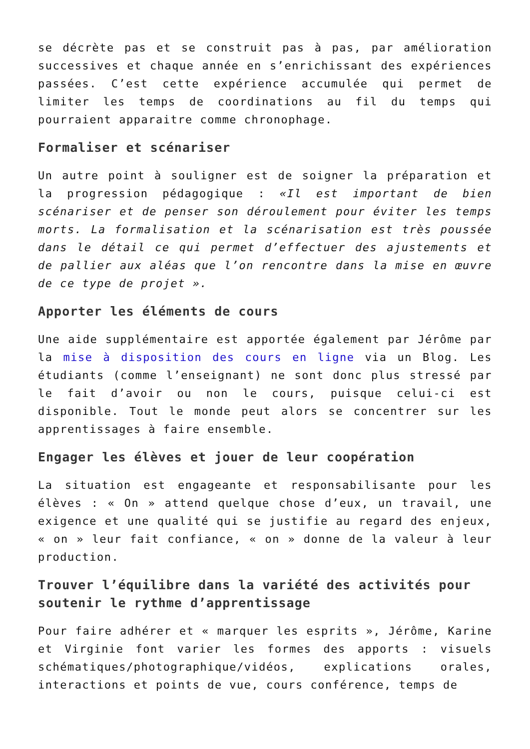se décrète pas et se construit pas à pas, par amélioration successives et chaque année en s’enrichissant des expériences passées. C’est cette expérience accumulée qui permet de limiter les temps de coordinations au fil du temps qui pourraient apparaitre comme chronophage.
Formaliser et scénariser
Un autre point à souligner est de soigner la préparation et la progression pédagogique : «Il est important de bien scénariser et de penser son déroulement pour éviter les temps morts. La formalisation et la scénarisation est très poussée dans le détail ce qui permet d’effectuer des ajustements et de pallier aux aléas que l’on rencontre dans la mise en œuvre de ce type de projet ».
Apporter les éléments de cours
Une aide supplémentaire est apportée également par Jérôme par la mise à disposition des cours en ligne via un Blog. Les étudiants (comme l’enseignant) ne sont donc plus stressé par le fait d’avoir ou non le cours, puisque celui-ci est disponible. Tout le monde peut alors se concentrer sur les apprentissages à faire ensemble.
Engager les élèves et jouer de leur coopération
La situation est engageante et responsabilisante pour les élèves : « On » attend quelque chose d’eux, un travail, une exigence et une qualité qui se justifie au regard des enjeux, « on » leur fait confiance, « on » donne de la valeur à leur production.
Trouver l’équilibre dans la variété des activités pour soutenir le rythme d’apprentissage
Pour faire adhérer et « marquer les esprits », Jérôme, Karine et Virginie font varier les formes des apports : visuels schématiques/photographique/vidéos, explications orales, interactions et points de vue, cours conférence, temps de